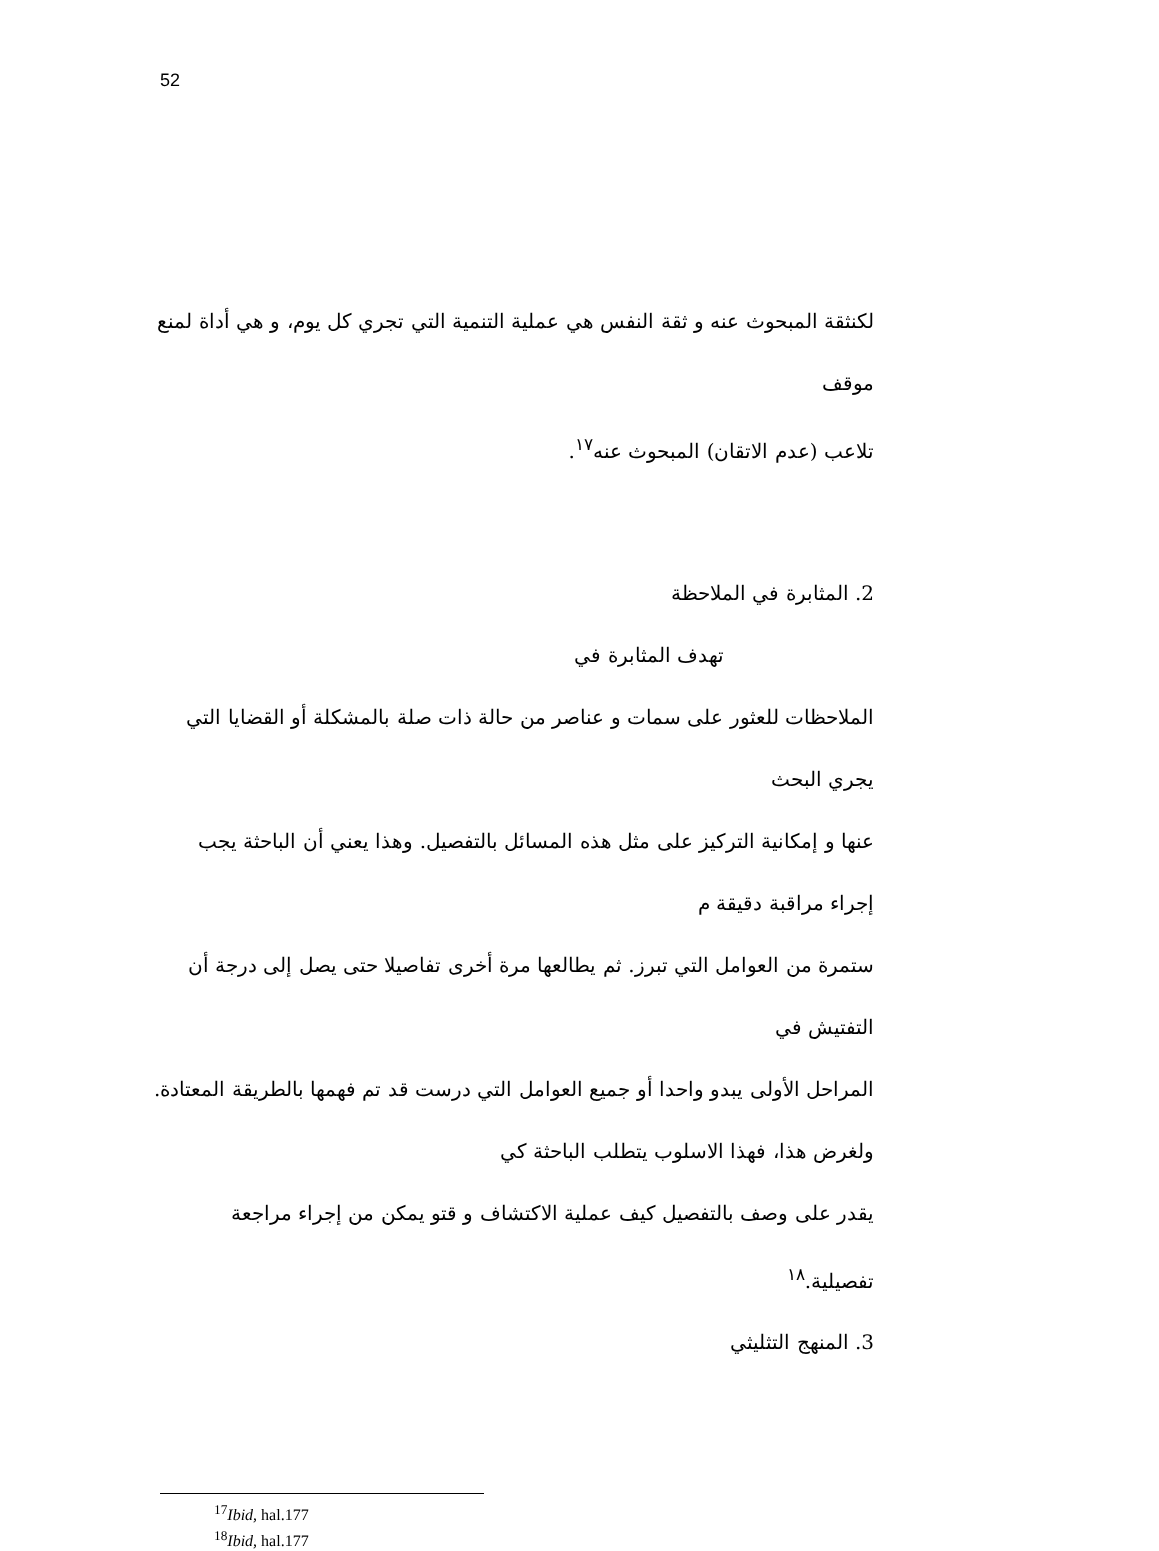52
لكنثقة المبحوث عنه و ثقة النفس هي عملية التنمية التي تجري كل يوم، و هي أداة لمنع موقف
تلاعب (عدم الاتقان) المبحوث عنه<sup>١٧</sup>.
2. المثابرة في الملاحظة
تهدف المثابرة في
الملاحظات للعثور على سمات و عناصر من حالة ذات صلة بالمشكلة أو القضايا التي يجري البحث
عنها و إمكانية التركيز على مثل هذه المسائل بالتفصيل. وهذا يعني أن الباحثة يجب إجراء مراقبة دقيقة م
ستمرة من العوامل التي تبرز. ثم يطالعها مرة أخرى تفاصيلا حتى يصل إلى درجة أن التفتيش في
المراحل الأولى يبدو واحدا أو جميع العوامل التي درست قد تم فهمها بالطريقة المعتادة.
ولغرض هذا، فهذا الاسلوب يتطلب الباحثة كي
يقدر على وصف بالتفصيل كيف عملية الاكتشاف و قتو يمكن من إجراء مراجعة تفصيلية.<sup>١٨</sup>
3. المنهج التثليثي
<sup>17</sup> Ibid, hal.177
<sup>18</sup> Ibid, hal.177